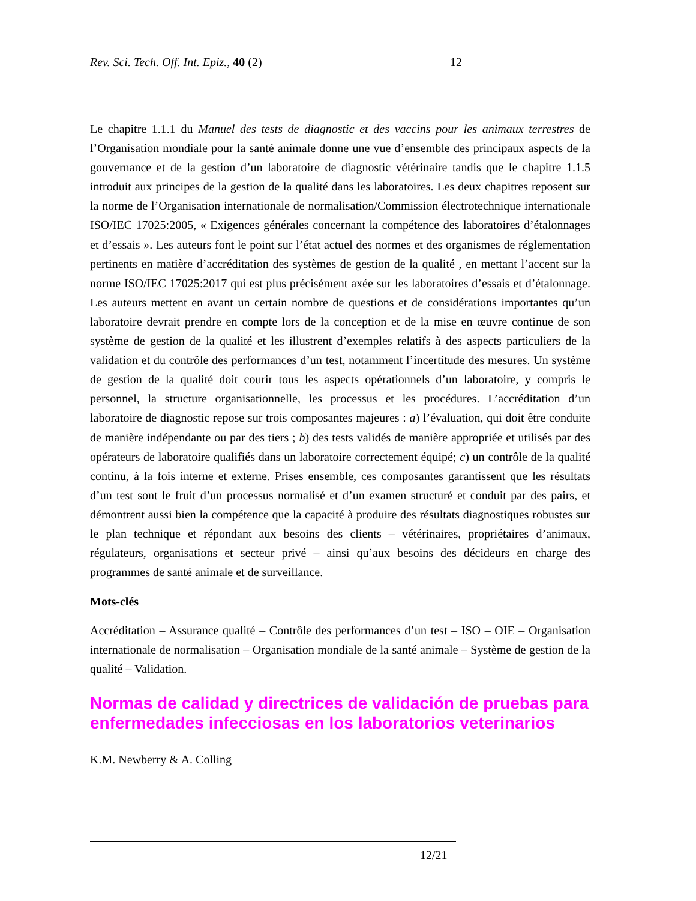Rev. Sci. Tech. Off. Int. Epiz., 40 (2) 12
Le chapitre 1.1.1 du Manuel des tests de diagnostic et des vaccins pour les animaux terrestres de l’Organisation mondiale pour la santé animale donne une vue d’ensemble des principaux aspects de la gouvernance et de la gestion d’un laboratoire de diagnostic vétérinaire tandis que le chapitre 1.1.5 introduit aux principes de la gestion de la qualité dans les laboratoires. Les deux chapitres reposent sur la norme de l’Organisation internationale de normalisation/Commission électrotechnique internationale ISO/IEC 17025:2005, « Exigences générales concernant la compétence des laboratoires d’étalonnages et d’essais ». Les auteurs font le point sur l’état actuel des normes et des organismes de réglementation pertinents en matière d’accréditation des systèmes de gestion de la qualité , en mettant l’accent sur la norme ISO/IEC 17025:2017 qui est plus précisément axée sur les laboratoires d’essais et d’étalonnage. Les auteurs mettent en avant un certain nombre de questions et de considérations importantes qu’un laboratoire devrait prendre en compte lors de la conception et de la mise en œuvre continue de son système de gestion de la qualité et les illustrent d’exemples relatifs à des aspects particuliers de la validation et du contrôle des performances d’un test, notamment l’incertitude des mesures. Un système de gestion de la qualité doit courir tous les aspects opérationnels d’un laboratoire, y compris le personnel, la structure organisationnelle, les processus et les procédures. L’accréditation d’un laboratoire de diagnostic repose sur trois composantes majeures : a) l’évaluation, qui doit être conduite de manière indépendante ou par des tiers ; b) des tests validés de manière appropriée et utilisés par des opérateurs de laboratoire qualifiés dans un laboratoire correctement équipé; c) un contrôle de la qualité continu, à la fois interne et externe. Prises ensemble, ces composantes garantissent que les résultats d’un test sont le fruit d’un processus normalisé et d’un examen structuré et conduit par des pairs, et démontrent aussi bien la compétence que la capacité à produire des résultats diagnostiques robustes sur le plan technique et répondant aux besoins des clients – vétérinaires, propriétaires d’animaux, régulateurs, organisations et secteur privé – ainsi qu’aux besoins des décideurs en charge des programmes de santé animale et de surveillance.
Mots-clés
Accréditation – Assurance qualité – Contrôle des performances d’un test – ISO – OIE – Organisation internationale de normalisation – Organisation mondiale de la santé animale – Système de gestion de la qualité – Validation.
Normas de calidad y directrices de validación de pruebas para enfermedades infecciosas en los laboratorios veterinarios
K.M. Newberry & A. Colling
12/21